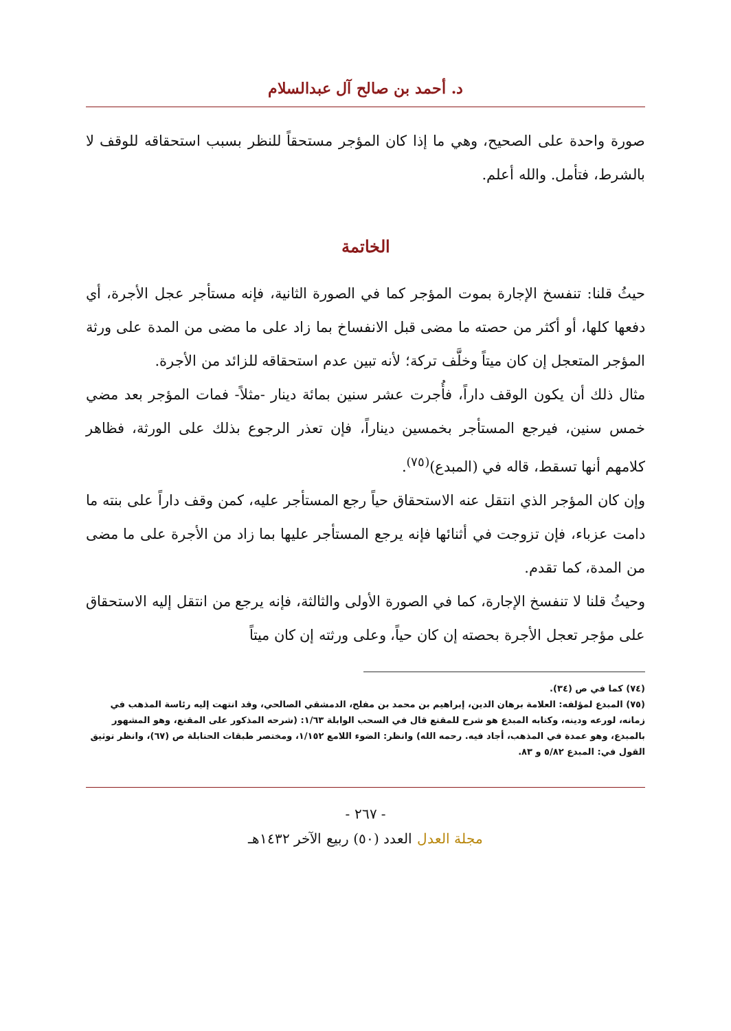د. أحمد بن صالح آل عبدالسلام
صورة واحدة على الصحيح، وهي ما إذا كان المؤجر مستحقاً للنظر بسبب استحقاقه للوقف لا بالشرط، فتأمل. والله أعلم.
الخاتمة
حيثُ قلنا: تنفسخ الإجارة بموت المؤجر كما في الصورة الثانية، فإنه مستأجر عجل الأجرة، أي دفعها كلها، أو أكثر من حصته ما مضى قبل الانفساخ بما زاد على ما مضى من المدة على ورثة المؤجر المتعجل إن كان ميتاً وخلَّف تركة؛ لأنه تبين عدم استحقاقه للزائد من الأجرة.
مثال ذلك أن يكون الوقف داراً، فأُجرت عشر سنين بمائة دينار -مثلاً- فمات المؤجر بعد مضي خمس سنين، فيرجع المستأجر بخمسين ديناراً، فإن تعذر الرجوع بذلك على الورثة، فظاهر كلامهم أنها تسقط، قاله في (المبدع)<sup>(٧٥)</sup>.
وإن كان المؤجر الذي انتقل عنه الاستحقاق حياً رجع المستأجر عليه، كمن وقف داراً على بنته ما دامت عزباء، فإن تزوجت في أثنائها فإنه يرجع المستأجر عليها بما زاد من الأجرة على ما مضى من المدة، كما تقدم.
وحيثُ قلنا لا تنفسخ الإجارة، كما في الصورة الأولى والثالثة، فإنه يرجع من انتقل إليه الاستحقاق على مؤجر تعجل الأجرة بحصته إن كان حياً، وعلى ورثته إن كان ميتاً
(٧٤) كما في ص (٣٤).
(٧٥) المبدع لمؤلفه: العلامة برهان الدين، إبراهيم بن محمد بن مفلح، الدمشقي الصالحي، وقد انتهت إليه رئاسة المذهب في زمانه، لورعه ودينه، وكتابه المبدع هو شرح للمقنع قال في السحب الوابلة ١/٦٣: (شرحه المذكور على المقنع، وهو المشهور بالمبدع، وهو عمدة في المذهب، أجاد فيه. رحمه الله) وانظر: الضوء اللامع ١/١٥٢، ومختصر طبقات الحنابلة ص (٦٧)، وانظر توثيق القول في: المبدع ٥/٨٢ و ٨٣.
- ٢٦٧ -
مجلة العدل العدد (٥٠) ربيع الآخر ١٤٣٢هـ